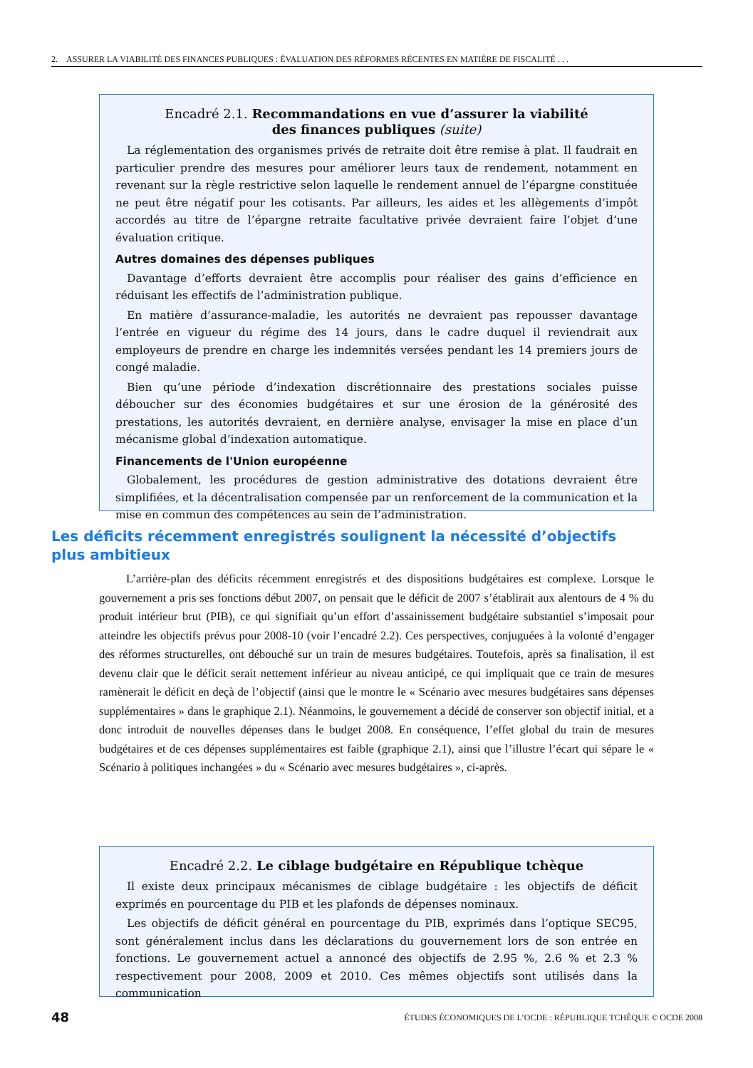2. ASSURER LA VIABILITÉ DES FINANCES PUBLIQUES : ÉVALUATION DES RÉFORMES RÉCENTES EN MATIÈRE DE FISCALITÉ . . .
Encadré 2.1. Recommandations en vue d’assurer la viabilité
des finances publiques (suite)
La réglementation des organismes privés de retraite doit être remise à plat. Il faudrait en particulier prendre des mesures pour améliorer leurs taux de rendement, notamment en revenant sur la règle restrictive selon laquelle le rendement annuel de l’épargne constituée ne peut être négatif pour les cotisants. Par ailleurs, les aides et les allègements d’impôt accordés au titre de l’épargne retraite facultative privée devraient faire l’objet d’une évaluation critique.
Autres domaines des dépenses publiques
Davantage d’efforts devraient être accomplis pour réaliser des gains d’efficience en réduisant les effectifs de l’administration publique.
En matière d’assurance-maladie, les autorités ne devraient pas repousser davantage l’entrée en vigueur du régime des 14 jours, dans le cadre duquel il reviendrait aux employeurs de prendre en charge les indemnités versées pendant les 14 premiers jours de congé maladie.
Bien qu’une période d’indexation discrétionnaire des prestations sociales puisse déboucher sur des économies budgétaires et sur une érosion de la générosité des prestations, les autorités devraient, en dernière analyse, envisager la mise en place d’un mécanisme global d’indexation automatique.
Financements de l'Union européenne
Globalement, les procédures de gestion administrative des dotations devraient être simplifiées, et la décentralisation compensée par un renforcement de la communication et la mise en commun des compétences au sein de l’administration.
Les déficits récemment enregistrés soulignent la nécessité d’objectifs plus ambitieux
L’arrière-plan des déficits récemment enregistrés et des dispositions budgétaires est complexe. Lorsque le gouvernement a pris ses fonctions début 2007, on pensait que le déficit de 2007 s’établirait aux alentours de 4 % du produit intérieur brut (PIB), ce qui signifiait qu’un effort d’assainissement budgétaire substantiel s’imposait pour atteindre les objectifs prévus pour 2008-10 (voir l’encadré 2.2). Ces perspectives, conjuguées à la volonté d’engager des réformes structurelles, ont débouché sur un train de mesures budgétaires. Toutefois, après sa finalisation, il est devenu clair que le déficit serait nettement inférieur au niveau anticipé, ce qui impliquait que ce train de mesures ramènerait le déficit en deçà de l’objectif (ainsi que le montre le « Scénario avec mesures budgétaires sans dépenses supplémentaires » dans le graphique 2.1). Néanmoins, le gouvernement a décidé de conserver son objectif initial, et a donc introduit de nouvelles dépenses dans le budget 2008. En conséquence, l’effet global du train de mesures budgétaires et de ces dépenses supplémentaires est faible (graphique 2.1), ainsi que l’illustre l’écart qui sépare le « Scénario à politiques inchangées » du « Scénario avec mesures budgétaires », ci-après.
Encadré 2.2. Le ciblage budgétaire en République tchèque
Il existe deux principaux mécanismes de ciblage budgétaire : les objectifs de déficit exprimés en pourcentage du PIB et les plafonds de dépenses nominaux.
Les objectifs de déficit général en pourcentage du PIB, exprimés dans l’optique SEC95, sont généralement inclus dans les déclarations du gouvernement lors de son entrée en fonctions. Le gouvernement actuel a annoncé des objectifs de 2.95 %, 2.6 % et 2.3 % respectivement pour 2008, 2009 et 2010. Ces mêmes objectifs sont utilisés dans la communication
48 ÉTUDES ÉCONOMIQUES DE L’OCDE : RÉPUBLIQUE TCHÈQUE © OCDE 2008